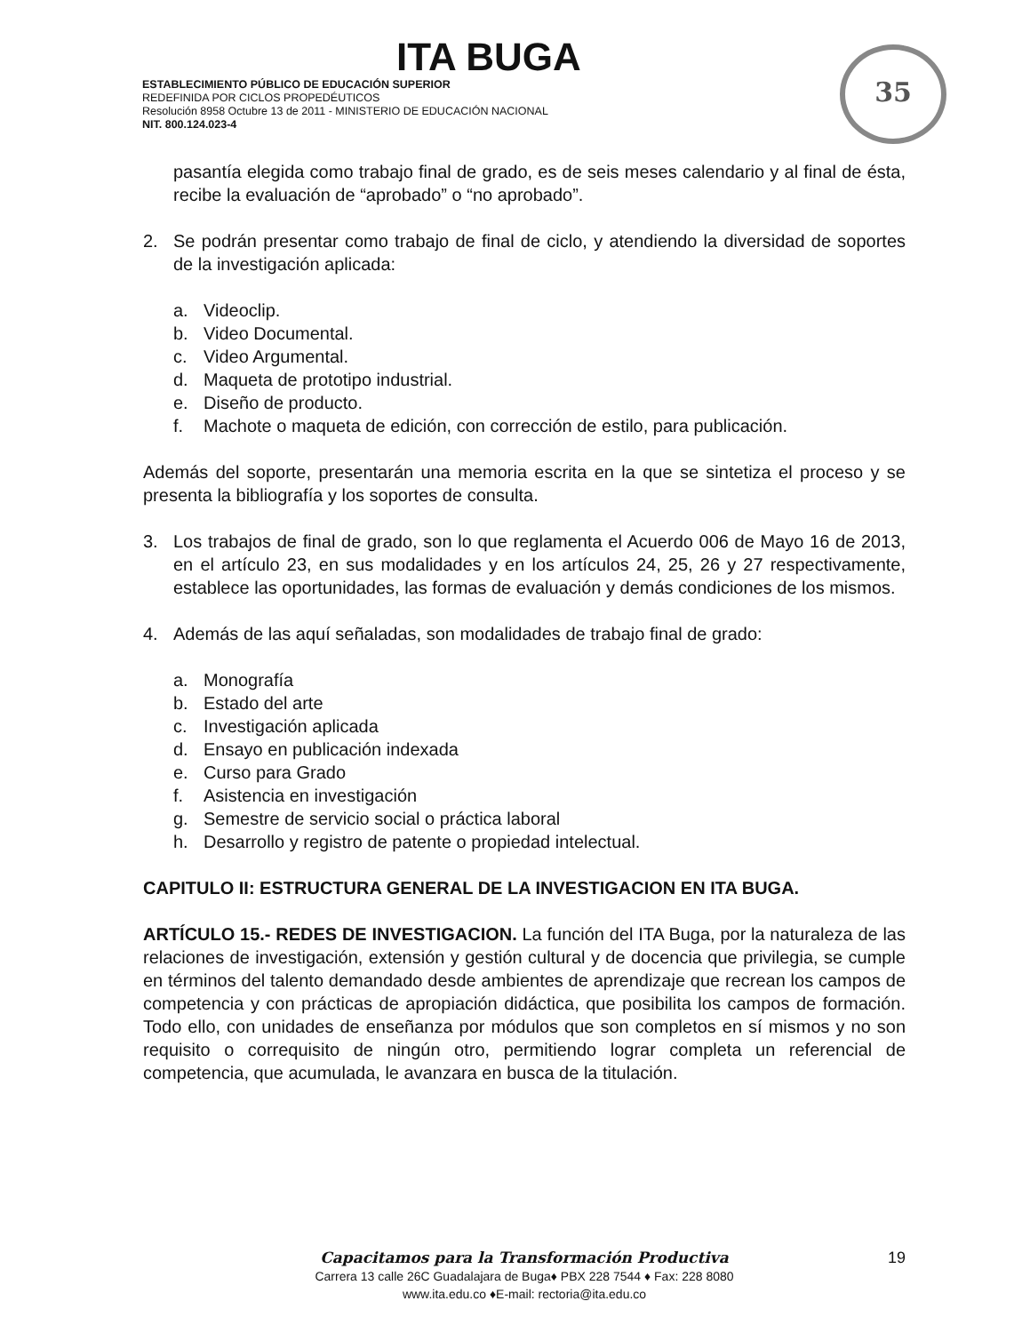ITA BUGA
ESTABLECIMIENTO PÚBLICO DE EDUCACIÓN SUPERIOR
REDEFINIDA POR CICLOS PROPEDÉUTICOS
Resolución 8958 Octubre 13 de 2011 - MINISTERIO DE EDUCACIÓN NACIONAL
NIT. 800.124.023-4
35
pasantía elegida como trabajo final de grado, es de seis meses calendario y al final de ésta, recibe la evaluación de “aprobado” o “no aprobado”.
2. Se podrán presentar como trabajo de final de ciclo, y atendiendo la diversidad de soportes de la investigación aplicada:
a. Videoclip.
b. Video Documental.
c. Video Argumental.
d. Maqueta de prototipo industrial.
e. Diseño de producto.
f. Machote o maqueta de edición, con corrección de estilo, para publicación.
Además del soporte, presentarán una memoria escrita en la que se sintetiza el proceso y se presenta la bibliografía y los soportes de consulta.
3. Los trabajos de final de grado, son lo que reglamenta el Acuerdo 006 de Mayo 16 de 2013, en el artículo 23, en sus modalidades y en los artículos 24, 25, 26 y 27 respectivamente, establece las oportunidades, las formas de evaluación y demás condiciones de los mismos.
4. Además de las aquí señaladas, son modalidades de trabajo final de grado:
a. Monografía
b. Estado del arte
c. Investigación aplicada
d. Ensayo en publicación indexada
e. Curso para Grado
f. Asistencia en investigación
g. Semestre de servicio social o práctica laboral
h. Desarrollo y registro de patente o propiedad intelectual.
CAPITULO II: ESTRUCTURA GENERAL DE LA INVESTIGACION EN ITA BUGA.
ARTÍCULO 15.- REDES DE INVESTIGACION. La función del ITA Buga, por la naturaleza de las relaciones de investigación, extensión y gestión cultural y de docencia que privilegia, se cumple en términos del talento demandado desde ambientes de aprendizaje que recrean los campos de competencia y con prácticas de apropiación didáctica, que posibilita los campos de formación. Todo ello, con unidades de enseñanza por módulos que son completos en sí mismos y no son requisito o correquisito de ningún otro, permitiendo lograr completa un referencial de competencia, que acumulada, le avanzara en busca de la titulación.
Capacitamos para la Transformación Productiva
Carrera 13 calle 26C Guadalajara de Buga♦ PBX 228 7544 ♦ Fax: 228 8080
www.ita.edu.co ♦E-mail: rectoria@ita.edu.co
19